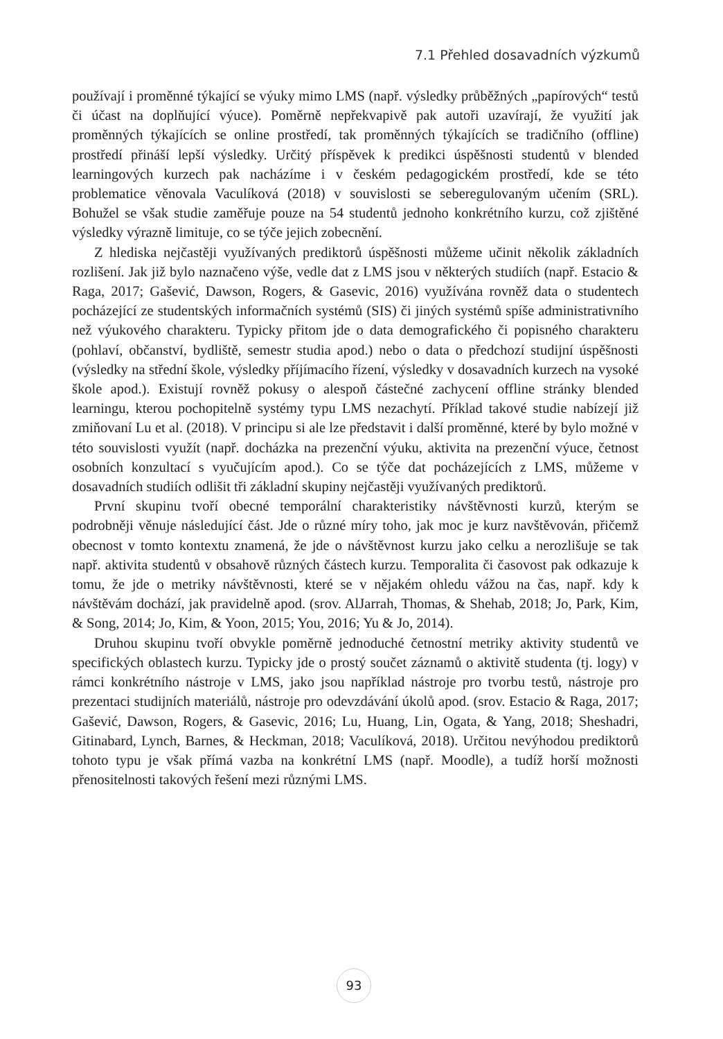7.1 Přehled dosavadních výzkumů
používají i proměnné týkající se výuky mimo LMS (např. výsledky průběžných „papírových“ testů či účast na doplňující výuce). Poměrně nepřekvapivě pak autoři uzavírají, že využití jak proměnných týkajících se online prostředí, tak proměnných týkajících se tradičního (offline) prostředí přináší lepší výsledky. Určitý příspěvek k predikci úspěšnosti studentů v blended learningových kurzech pak nacházíme i v českém pedagogickém prostředí, kde se této problematice věnovala Vaculíková (2018) v souvislosti se seberegulovaným učením (SRL). Bohužel se však studie zaměřuje pouze na 54 studentů jednoho konkrétního kurzu, což zjištěné výsledky výrazně limituje, co se týče jejich zobecnění.
Z hlediska nejčastěji využívaných prediktorů úspěšnosti můžeme učinit několik základních rozlišení. Jak již bylo naznačeno výše, vedle dat z LMS jsou v některých studiích (např. Estacio & Raga, 2017; Gašević, Dawson, Rogers, & Gasevic, 2016) využívána rovněž data o studentech pocházející ze studentských informačních systémů (SIS) či jiných systémů spíše administrativního než výukového charakteru. Typicky přitom jde o data demografického či popisného charakteru (pohlaví, občanství, bydliště, semestr studia apod.) nebo o data o předchozí studijní úspěšnosti (výsledky na střední škole, výsledky příjímacího řízení, výsledky v dosavadních kurzech na vysoké škole apod.). Existují rovněž pokusy o alespoň částečné zachycení offline stránky blended learningu, kterou pochopitelně systémy typu LMS nezachytí. Příklad takové studie nabízejí již zmiňovaní Lu et al. (2018). V principu si ale lze představit i další proměnné, které by bylo možné v této souvislosti využít (např. docházka na prezenční výuku, aktivita na prezenční výuce, četnost osobních konzultací s vyučujícím apod.). Co se týče dat pocházejících z LMS, můžeme v dosavadních studiích odlišit tři základní skupiny nejčastěji využívaných prediktorů.
První skupinu tvoří obecné temporální charakteristiky návštěvnosti kurzů, kterým se podrobněji věnuje následující část. Jde o různé míry toho, jak moc je kurz navštěvován, přičemž obecnost v tomto kontextu znamená, že jde o návštěvnost kurzu jako celku a nerozlišuje se tak např. aktivita studentů v obsahově různých částech kurzu. Temporalita či časovost pak odkazuje k tomu, že jde o metriky návštěvnosti, které se v nějakém ohledu vážou na čas, např. kdy k návštěvám dochází, jak pravidelně apod. (srov. AlJarrah, Thomas, & Shehab, 2018; Jo, Park, Kim, & Song, 2014; Jo, Kim, & Yoon, 2015; You, 2016; Yu & Jo, 2014).
Druhou skupinu tvoří obvykle poměrně jednoduché četnostní metriky aktivity studentů ve specifických oblastech kurzu. Typicky jde o prostý součet záznamů o aktivitě studenta (tj. logy) v rámci konkrétního nástroje v LMS, jako jsou například nástroje pro tvorbu testů, nástroje pro prezentaci studijních materiálů, nástroje pro odevzdávání úkolů apod. (srov. Estacio & Raga, 2017; Gašević, Dawson, Rogers, & Gasevic, 2016; Lu, Huang, Lin, Ogata, & Yang, 2018; Sheshadri, Gitinabard, Lynch, Barnes, & Heckman, 2018; Vaculíková, 2018). Určitou nevýhodou prediktorů tohoto typu je však přímá vazba na konkrétní LMS (např. Moodle), a tudíž horší možnosti přenositelnosti takových řešení mezi různými LMS.
93